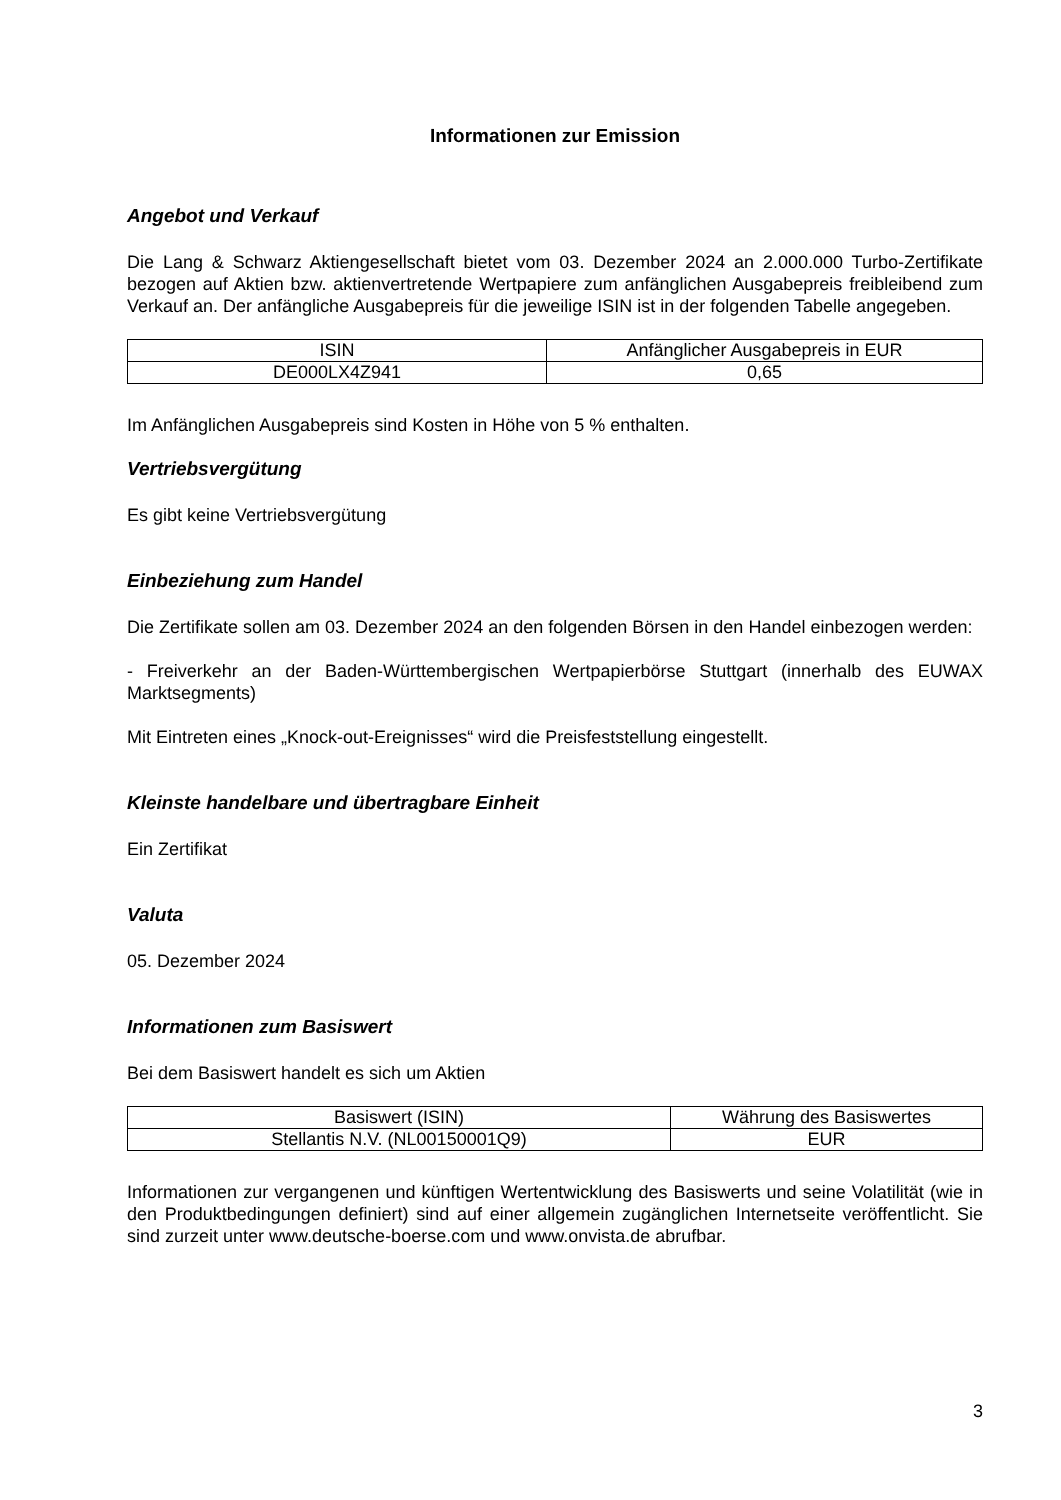Informationen zur Emission
Angebot und Verkauf
Die Lang & Schwarz Aktiengesellschaft bietet vom 03. Dezember 2024 an 2.000.000 Turbo-Zertifikate bezogen auf Aktien bzw. aktienvertretende Wertpapiere zum anfänglichen Ausgabepreis freibleibend zum Verkauf an. Der anfängliche Ausgabepreis für die jeweilige ISIN ist in der folgenden Tabelle angegeben.
| ISIN | Anfänglicher Ausgabepreis in EUR |
| --- | --- |
| DE000LX4Z941 | 0,65 |
Im Anfänglichen Ausgabepreis sind Kosten in Höhe von 5 % enthalten.
Vertriebsvergütung
Es gibt keine Vertriebsvergütung
Einbeziehung zum Handel
Die Zertifikate sollen am 03. Dezember 2024 an den folgenden Börsen in den Handel einbezogen werden:
- Freiverkehr an der Baden-Württembergischen Wertpapierbörse Stuttgart (innerhalb des EUWAX Marktsegments)
Mit Eintreten eines „Knock-out-Ereignisses“ wird die Preisfeststellung eingestellt.
Kleinste handelbare und übertragbare Einheit
Ein Zertifikat
Valuta
05. Dezember 2024
Informationen zum Basiswert
Bei dem Basiswert handelt es sich um Aktien
| Basiswert (ISIN) | Währung des Basiswertes |
| --- | --- |
| Stellantis N.V. (NL00150001Q9) | EUR |
Informationen zur vergangenen und künftigen Wertentwicklung des Basiswerts und seine Volatilität (wie in den Produktbedingungen definiert) sind auf einer allgemein zugänglichen Internetseite veröffentlicht. Sie sind zurzeit unter www.deutsche-boerse.com und www.onvista.de abrufbar.
3